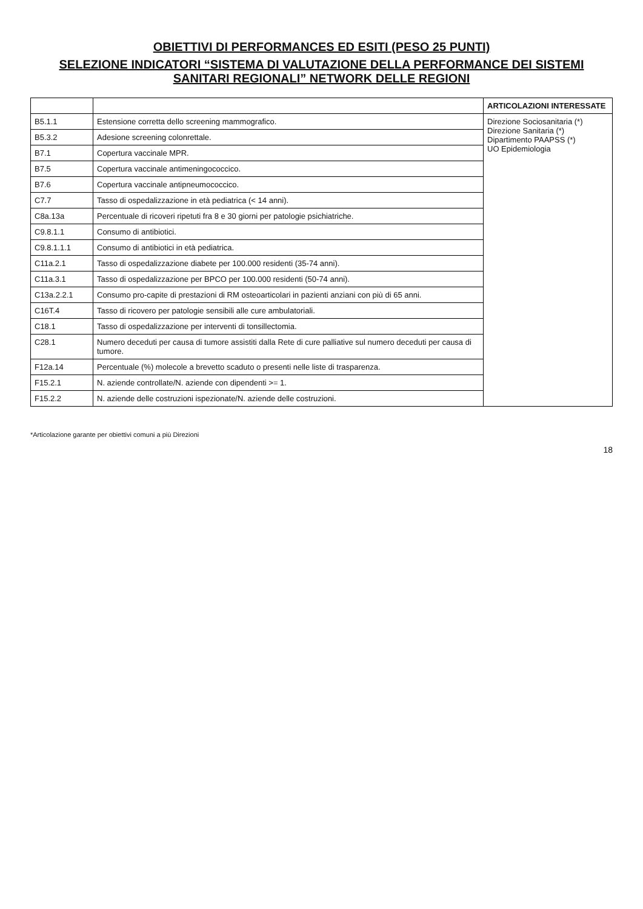OBIETTIVI DI PERFORMANCES ED ESITI (PESO 25 PUNTI)
SELEZIONE INDICATORI “SISTEMA DI VALUTAZIONE DELLA PERFORMANCE DEI SISTEMI SANITARI REGIONALI” NETWORK DELLE REGIONI
| | | ARTICOLAZIONI INTERESSATE |
| --- | --- | --- |
| B5.1.1 | Estensione corretta dello screening mammografico. | Direzione Sociosanitaria (*) Direzione Sanitaria (*) Dipartimento PAAPSS (*) UO Epidemiologia |
| B5.3.2 | Adesione screening colonrettale. | |
| B7.1 | Copertura vaccinale MPR. | |
| B7.5 | Copertura vaccinale antimeningococcico. | |
| B7.6 | Copertura vaccinale antipneumococcico. | |
| C7.7 | Tasso di ospedalizzazione in età pediatrica (< 14 anni). | |
| C8a.13a | Percentuale di ricoveri ripetuti fra 8 e 30 giorni per patologie psichiatriche. | |
| C9.8.1.1 | Consumo di antibiotici. | |
| C9.8.1.1.1 | Consumo di antibiotici in età pediatrica. | |
| C11a.2.1 | Tasso di ospedalizzazione diabete per 100.000 residenti (35-74 anni). | |
| C11a.3.1 | Tasso di ospedalizzazione per BPCO per 100.000 residenti (50-74 anni). | |
| C13a.2.2.1 | Consumo pro-capite di prestazioni di RM osteoarticolari in pazienti anziani con più di 65 anni. | |
| C16T.4 | Tasso di ricovero per patologie sensibili alle cure ambulatoriali. | |
| C18.1 | Tasso di ospedalizzazione per interventi di tonsillectomia. | |
| C28.1 | Numero deceduti per causa di tumore assistiti dalla Rete di cure palliative sul numero deceduti per causa di tumore. | |
| F12a.14 | Percentuale (%) molecole a brevetto scaduto o presenti nelle liste di trasparenza. | |
| F15.2.1 | N. aziende controllate/N. aziende con dipendenti >= 1. | |
| F15.2.2 | N. aziende delle costruzioni ispezionate/N. aziende delle costruzioni. | |
*Articolazione garante per obiettivi comuni a più Direzioni
18